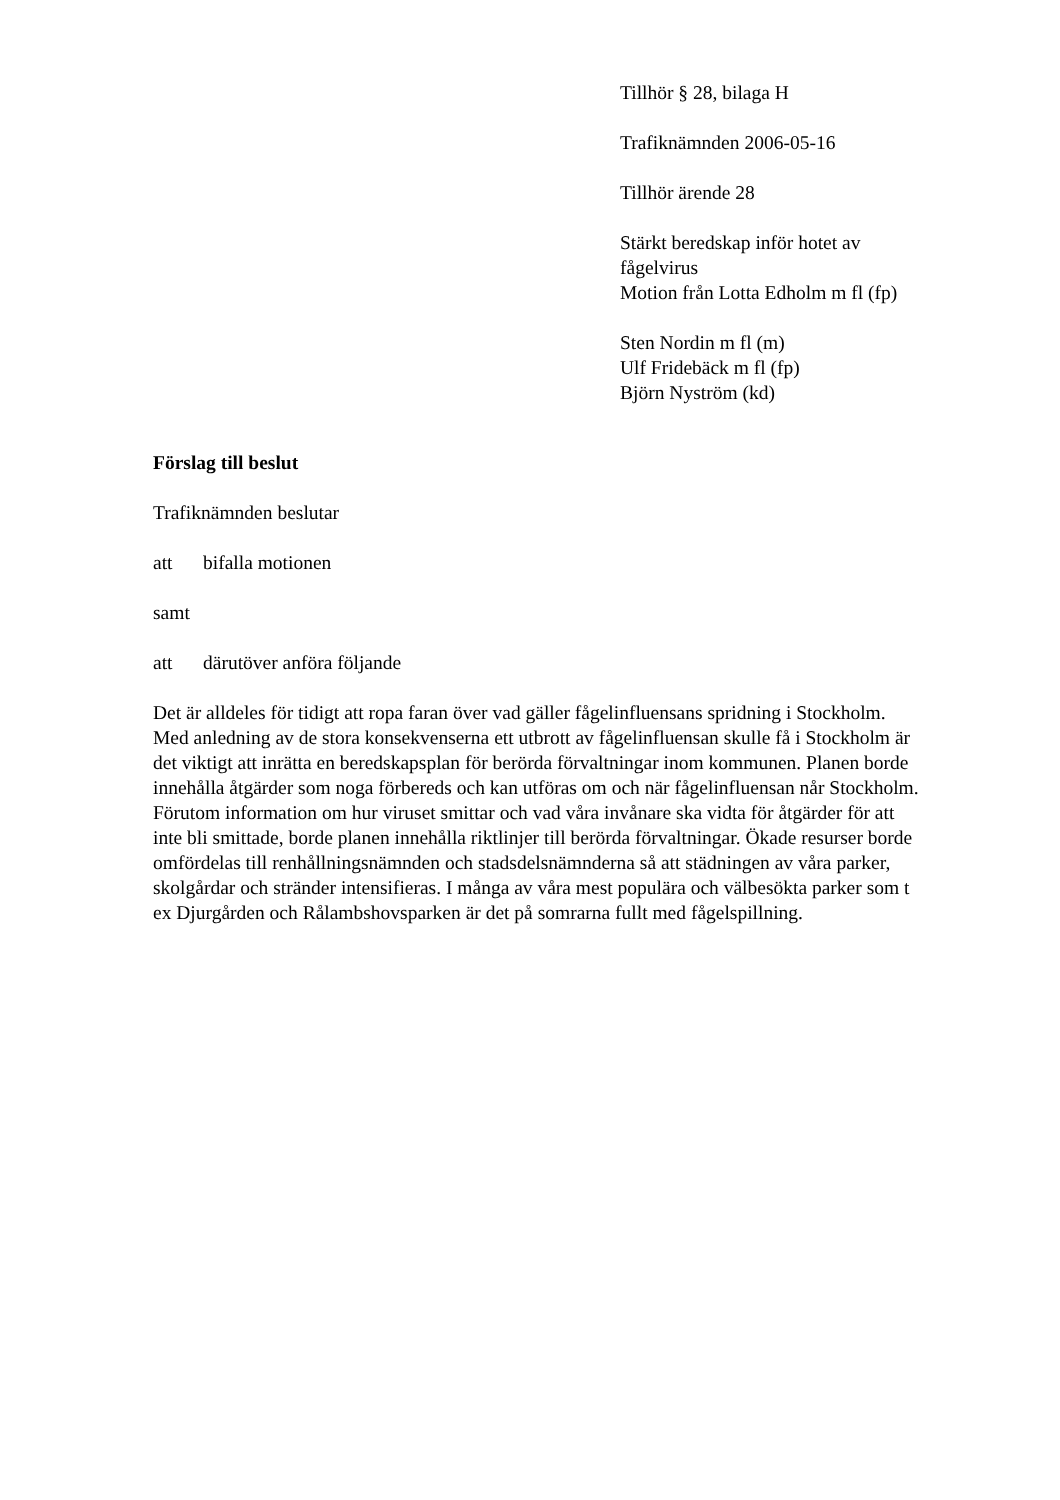Tillhör § 28, bilaga H
Trafiknämnden 2006-05-16
Tillhör ärende 28
Stärkt beredskap inför hotet av fågelvirus
Motion från Lotta Edholm m fl (fp)
Sten Nordin m fl (m)
Ulf Fridebäck m fl (fp)
Björn Nyström (kd)
Förslag till beslut
Trafiknämnden beslutar
att bifalla motionen
samt
att därutöver anföra följande
Det är alldeles för tidigt att ropa faran över vad gäller fågelinfluensans spridning i Stockholm.
Med anledning av de stora konsekvenserna ett utbrott av fågelinfluensan skulle få i Stockholm är det viktigt att inrätta en beredskapsplan för berörda förvaltningar inom kommunen. Planen borde innehålla åtgärder som noga förbereds och kan utföras om och när fågelinfluensan når Stockholm. Förutom information om hur viruset smittar och vad våra invånare ska vidta för åtgärder för att inte bli smittade, borde planen innehålla riktlinjer till berörda förvaltningar. Ökade resurser borde omfördelas till renhållningsnämnden och stadsdelsnämnderna så att städningen av våra parker, skolgårdar och stränder intensifieras. I många av våra mest populära och välbesökta parker som t ex Djurgården och Rålambshovsparken är det på somrarna fullt med fågelspillning.